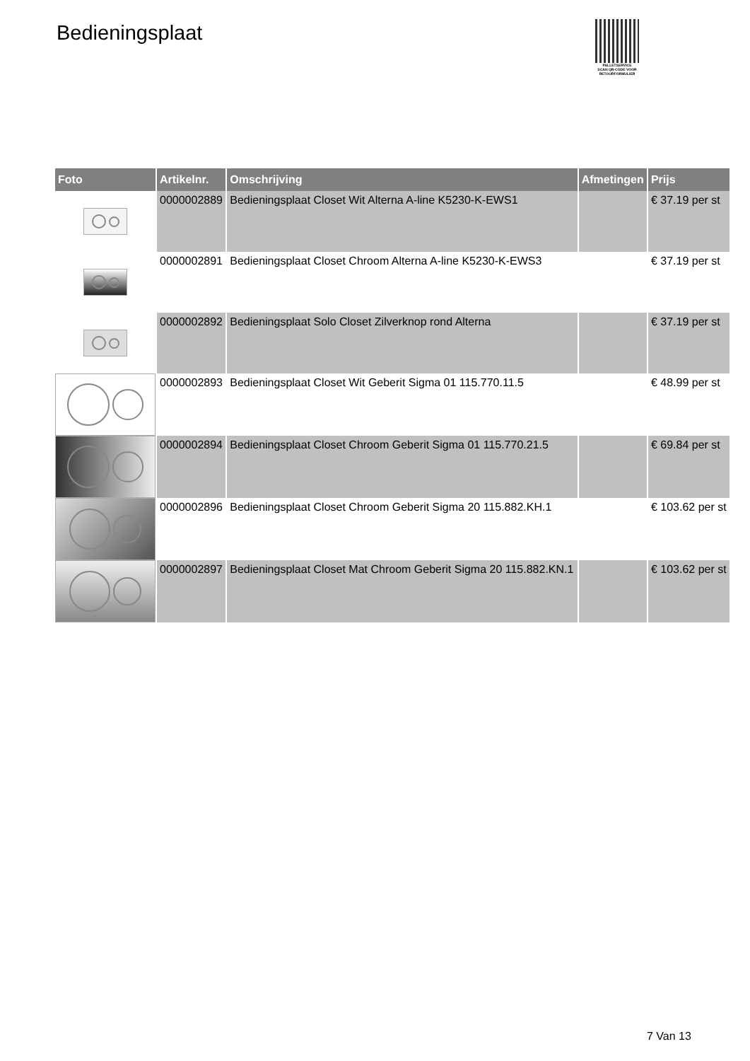Bedieningsplaat
PALLETSERVICE
SCAN QR-CODE VOOR RETOURFORMULIER
| Foto | Artikelnr. | Omschrijving | Afmetingen | Prijs |
| --- | --- | --- | --- | --- |
| | 0000002889 | Bedieningsplaat Closet Wit Alterna A-line K5230-K-EWS1 | | € 37.19 per st |
| | 0000002891 | Bedieningsplaat Closet Chroom Alterna A-line K5230-K-EWS3 | | € 37.19 per st |
| | 0000002892 | Bedieningsplaat Solo Closet Zilverknop rond Alterna | | € 37.19 per st |
| | 0000002893 | Bedieningsplaat Closet Wit Geberit Sigma 01 115.770.11.5 | | € 48.99 per st |
| | 0000002894 | Bedieningsplaat Closet Chroom Geberit Sigma 01 115.770.21.5 | | € 69.84 per st |
| | 0000002896 | Bedieningsplaat Closet Chroom Geberit Sigma 20 115.882.KH.1 | | € 103.62 per st |
| | 0000002897 | Bedieningsplaat Closet Mat Chroom Geberit Sigma 20 115.882.KN.1 | | € 103.62 per st |
7 Van 13